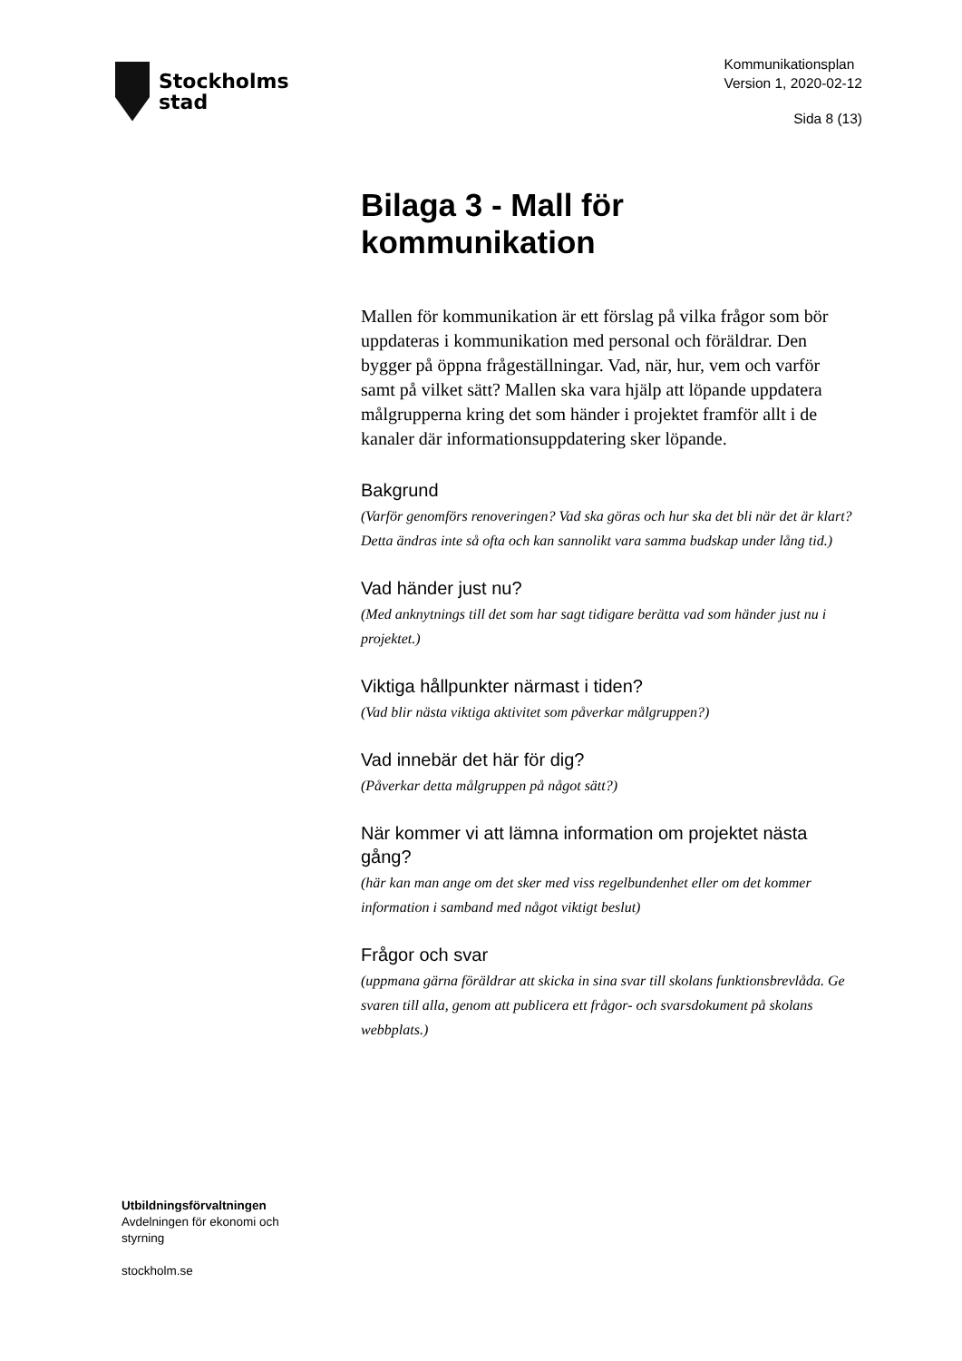Stockholms
stad
Kommunikationsplan
Version 1, 2020-02-12
Sida 8 (13)
Bilaga 3 - Mall för kommunikation
Mallen för kommunikation är ett förslag på vilka frågor som bör uppdateras i kommunikation med personal och föräldrar. Den bygger på öppna frågeställningar. Vad, när, hur, vem och varför samt på vilket sätt? Mallen ska vara hjälp att löpande uppdatera målgrupperna kring det som händer i projektet framför allt i de kanaler där informationsuppdatering sker löpande.
Bakgrund
(Varför genomförs renoveringen? Vad ska göras och hur ska det bli när det är klart? Detta ändras inte så ofta och kan sannolikt vara samma budskap under lång tid.)
Vad händer just nu?
(Med anknytnings till det som har sagt tidigare berätta vad som händer just nu i projektet.)
Viktiga hållpunkter närmast i tiden?
(Vad blir nästa viktiga aktivitet som påverkar målgruppen?)
Vad innebär det här för dig?
(Påverkar detta målgruppen på något sätt?)
När kommer vi att lämna information om projektet nästa gång?
(här kan man ange om det sker med viss regelbundenhet eller om det kommer information i samband med något viktigt beslut)
Frågor och svar
(uppmana gärna föräldrar att skicka in sina svar till skolans funktionsbrevlåda. Ge svaren till alla, genom att publicera ett frågor- och svarsdokument på skolans webbplats.)
Utbildningsförvaltningen
Avdelningen för ekonomi och
styrning
stockholm.se